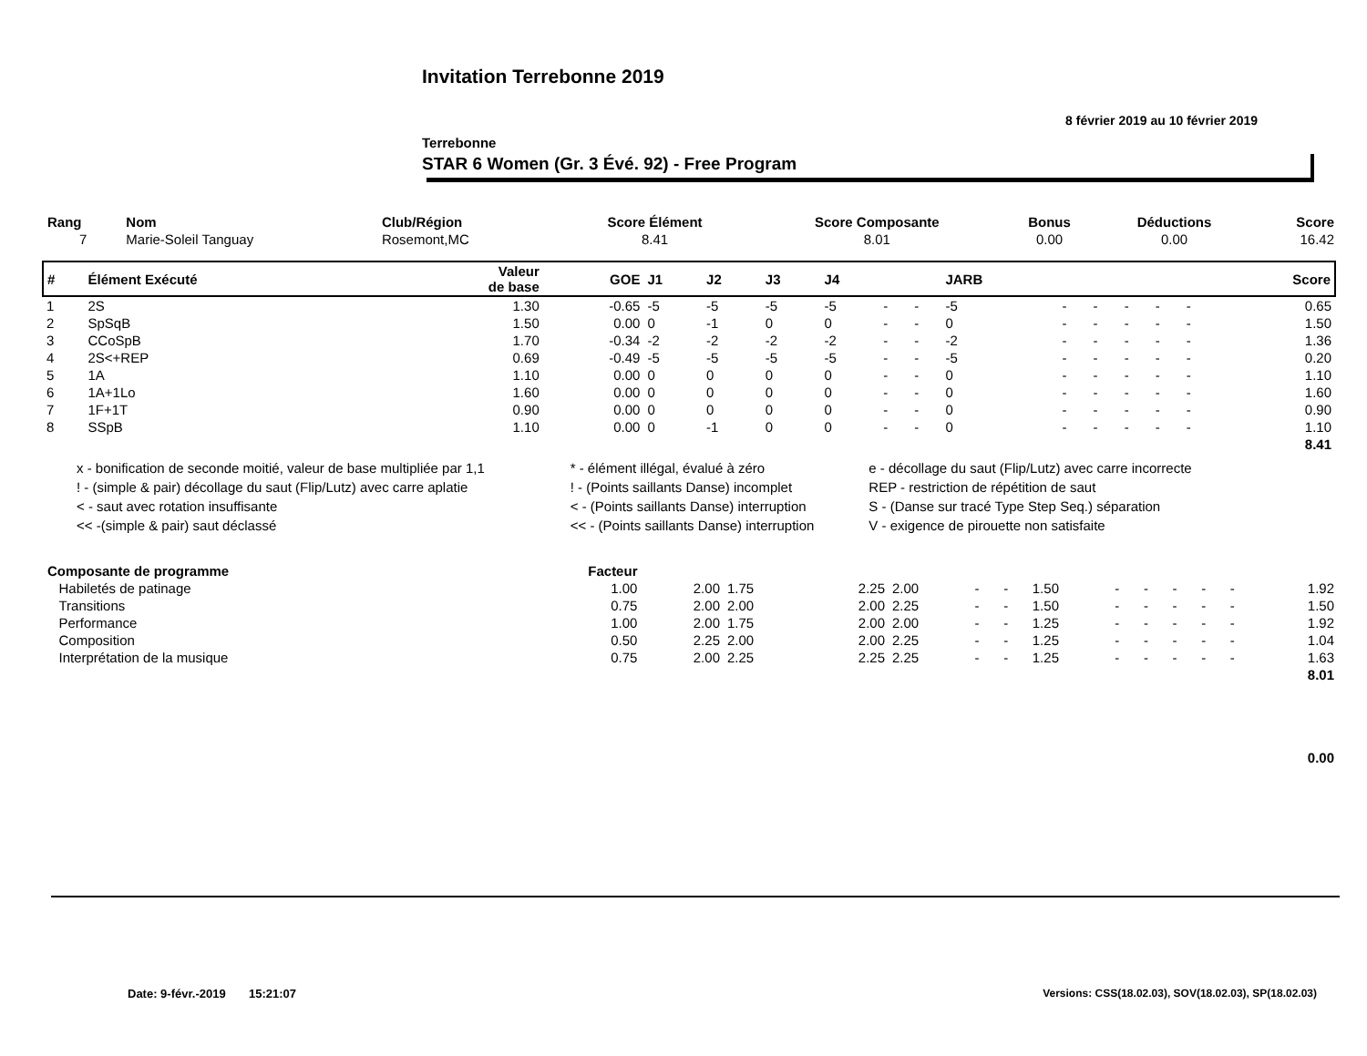Invitation Terrebonne 2019
8 février 2019 au 10 février 2019
Terrebonne
STAR 6 Women (Gr. 3 Évé. 92) - Free Program
| Rang | Nom | Club/Région | Score Élément | Score Composante | Bonus | Déductions | Score |
| --- | --- | --- | --- | --- | --- | --- | --- |
| 7 | Marie-Soleil Tanguay | Rosemont,MC | 8.41 | 8.01 | 0.00 | 0.00 | 16.42 |
| # | Élément Exécuté | Valeur de base | GOE | J1 | J2 | J3 | J4 | | | JARB | | | | | | Score |
| --- | --- | --- | --- | --- | --- | --- | --- | --- | --- | --- | --- | --- | --- | --- | --- | --- |
| 1 | 2S | 1.30 | -0.65 | -5 | -5 | -5 | -5 | - | - | -5 | - | - | - | - | - | 0.65 |
| 2 | SpSqB | 1.50 | 0.00 | 0 | -1 | 0 | 0 | - | - | 0 | - | - | - | - | - | 1.50 |
| 3 | CCoSpB | 1.70 | -0.34 | -2 | -2 | -2 | -2 | - | - | -2 | - | - | - | - | - | 1.36 |
| 4 | 2S<+REP | 0.69 | -0.49 | -5 | -5 | -5 | -5 | - | - | -5 | - | - | - | - | - | 0.20 |
| 5 | 1A | 1.10 | 0.00 | 0 | 0 | 0 | 0 | - | - | 0 | - | - | - | - | - | 1.10 |
| 6 | 1A+1Lo | 1.60 | 0.00 | 0 | 0 | 0 | 0 | - | - | 0 | - | - | - | - | - | 1.60 |
| 7 | 1F+1T | 0.90 | 0.00 | 0 | 0 | 0 | 0 | - | - | 0 | - | - | - | - | - | 0.90 |
| 8 | SSpB | 1.10 | 0.00 | 0 | -1 | 0 | 0 | - | - | 0 | - | - | - | - | - | 1.10 |
| | | | | | | | | | | | | | | | | 8.41 |
| x - bonification de seconde moitié, valeur de base multipliée par 1,1 | * - élément illégal, évalué à zéro | e - décollage du saut (Flip/Lutz) avec carre incorrecte |
| ! - (simple & pair) décollage du saut (Flip/Lutz) avec carre aplatie | ! - (Points saillants Danse) incomplet | REP - restriction de répétition de saut |
| < - saut avec rotation insuffisante | < - (Points saillants Danse) interruption | S - (Danse sur tracé Type Step Seq.) séparation |
| << -(simple & pair) saut déclassé | << - (Points saillants Danse) interruption | V - exigence de pirouette non satisfaite |
| Composante de programme | Facteur | | | | | | | | | | | | | |
| --- | --- | --- | --- | --- | --- | --- | --- | --- | --- | --- | --- | --- | --- | --- |
| Habiletés de patinage | 1.00 | 2.00 | 1.75 | 2.25 | 2.00 | - | - | 1.50 | - | - | - | - | - | 1.92 |
| Transitions | 0.75 | 2.00 | 2.00 | 2.00 | 2.25 | - | - | 1.50 | - | - | - | - | - | 1.50 |
| Performance | 1.00 | 2.00 | 1.75 | 2.00 | 2.00 | - | - | 1.25 | - | - | - | - | - | 1.92 |
| Composition | 0.50 | 2.25 | 2.00 | 2.00 | 2.25 | - | - | 1.25 | - | - | - | - | - | 1.04 |
| Interprétation de la musique | 0.75 | 2.00 | 2.25 | 2.25 | 2.25 | - | - | 1.25 | - | - | - | - | - | 1.63 |
| | | | | | | | | | | | | | | 8.01 |
| | | | | | | | | | | | | | | 0.00 |
Date: 9-févr.-2019 15:21:07
Versions: CSS(18.02.03), SOV(18.02.03), SP(18.02.03)